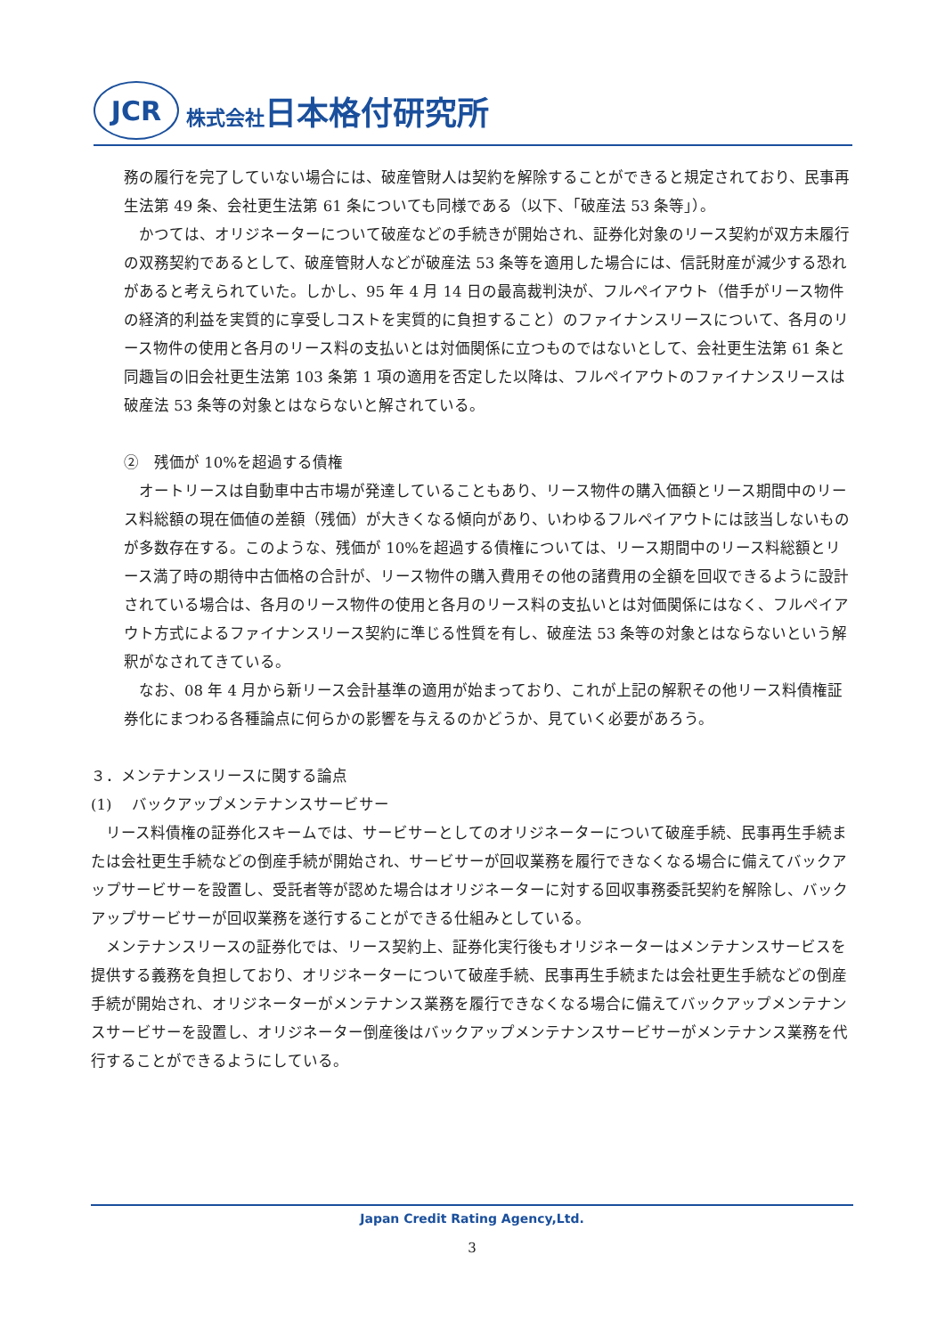JCR
株式会社日本格付研究所
務の履行を完了していない場合には、破産管財人は契約を解除することができると規定されており、民事再生法第 49 条、会社更生法第 61 条についても同様である（以下、「破産法 53 条等」）。
　かつては、オリジネーターについて破産などの手続きが開始され、証券化対象のリース契約が双方未履行の双務契約であるとして、破産管財人などが破産法 53 条等を適用した場合には、信託財産が減少する恐れがあると考えられていた。しかし、95 年 4 月 14 日の最高裁判決が、フルペイアウト（借手がリース物件の経済的利益を実質的に享受しコストを実質的に負担すること）のファイナンスリースについて、各月のリース物件の使用と各月のリース料の支払いとは対価関係に立つものではないとして、会社更生法第 61 条と同趣旨の旧会社更生法第 103 条第 1 項の適用を否定した以降は、フルペイアウトのファイナンスリースは破産法 53 条等の対象とはならないと解されている。
②　残価が 10%を超過する債権
　オートリースは自動車中古市場が発達していることもあり、リース物件の購入価額とリース期間中のリース料総額の現在価値の差額（残価）が大きくなる傾向があり、いわゆるフルペイアウトには該当しないものが多数存在する。このような、残価が 10%を超過する債権については、リース期間中のリース料総額とリース満了時の期待中古価格の合計が、リース物件の購入費用その他の諸費用の全額を回収できるように設計されている場合は、各月のリース物件の使用と各月のリース料の支払いとは対価関係にはなく、フルペイアウト方式によるファイナンスリース契約に準じる性質を有し、破産法 53 条等の対象とはならないという解釈がなされてきている。
　なお、08 年 4 月から新リース会計基準の適用が始まっており、これが上記の解釈その他リース料債権証券化にまつわる各種論点に何らかの影響を与えるのかどうか、見ていく必要があろう。
３．メンテナンスリースに関する論点
(1)　 バックアップメンテナンスサービサー
　リース料債権の証券化スキームでは、サービサーとしてのオリジネーターについて破産手続、民事再生手続または会社更生手続などの倒産手続が開始され、サービサーが回収業務を履行できなくなる場合に備えてバックアップサービサーを設置し、受託者等が認めた場合はオリジネーターに対する回収事務委託契約を解除し、バックアップサービサーが回収業務を遂行することができる仕組みとしている。
　メンテナンスリースの証券化では、リース契約上、証券化実行後もオリジネーターはメンテナンスサービスを提供する義務を負担しており、オリジネーターについて破産手続、民事再生手続または会社更生手続などの倒産手続が開始され、オリジネーターがメンテナンス業務を履行できなくなる場合に備えてバックアップメンテナンスサービサーを設置し、オリジネーター倒産後はバックアップメンテナンスサービサーがメンテナンス業務を代行することができるようにしている。
Japan Credit Rating Agency,Ltd.
3